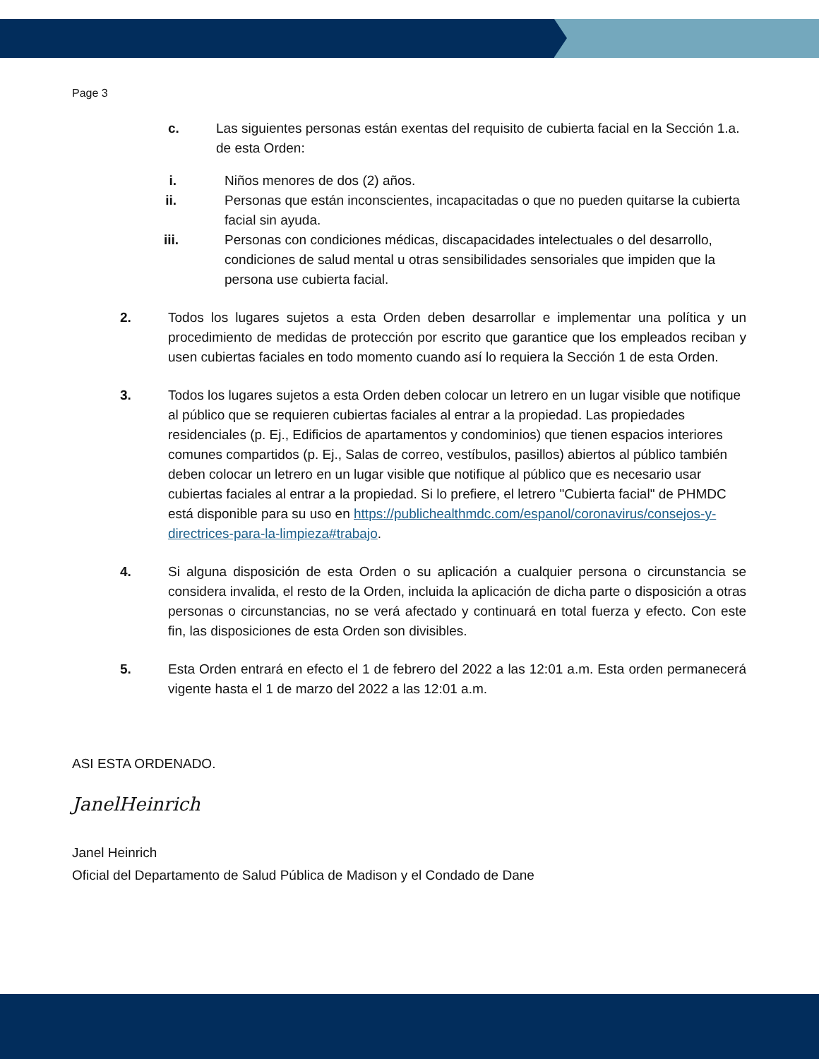Page 3
c. Las siguientes personas están exentas del requisito de cubierta facial en la Sección 1.a. de esta Orden:
i.
Niños menores de dos (2) años.
ii.
Personas que están inconscientes, incapacitadas o que no pueden quitarse la cubierta facial sin ayuda.
iii.
Personas con condiciones médicas, discapacidades intelectuales o del desarrollo, condiciones de salud mental u otras sensibilidades sensoriales que impiden que la persona use cubierta facial.
2. Todos los lugares sujetos a esta Orden deben desarrollar e implementar una política y un procedimiento de medidas de protección por escrito que garantice que los empleados reciban y usen cubiertas faciales en todo momento cuando así lo requiera la Sección 1 de esta Orden.
3. Todos los lugares sujetos a esta Orden deben colocar un letrero en un lugar visible que notifique al público que se requieren cubiertas faciales al entrar a la propiedad. Las propiedades residenciales (p. Ej., Edificios de apartamentos y condominios) que tienen espacios interiores comunes compartidos (p. Ej., Salas de correo, vestíbulos, pasillos) abiertos al público también deben colocar un letrero en un lugar visible que notifique al público que es necesario usar cubiertas faciales al entrar a la propiedad. Si lo prefiere, el letrero "Cubierta facial" de PHMDC está disponible para su uso en https://publichealthmdc.com/espanol/coronavirus/consejos-y-directrices-para-la-limpieza#trabajo.
4. Si alguna disposición de esta Orden o su aplicación a cualquier persona o circunstancia se considera invalida, el resto de la Orden, incluida la aplicación de dicha parte o disposición a otras personas o circunstancias, no se verá afectado y continuará en total fuerza y efecto. Con este fin, las disposiciones de esta Orden son divisibles.
5. Esta Orden entrará en efecto el 1 de febrero del 2022 a las 12:01 a.m. Esta orden permanecerá vigente hasta el 1 de marzo del 2022 a las 12:01 a.m.
ASI ESTA ORDENADO.
JanelHeinrich
Janel Heinrich
Oficial del Departamento de Salud Pública de Madison y el Condado de Dane